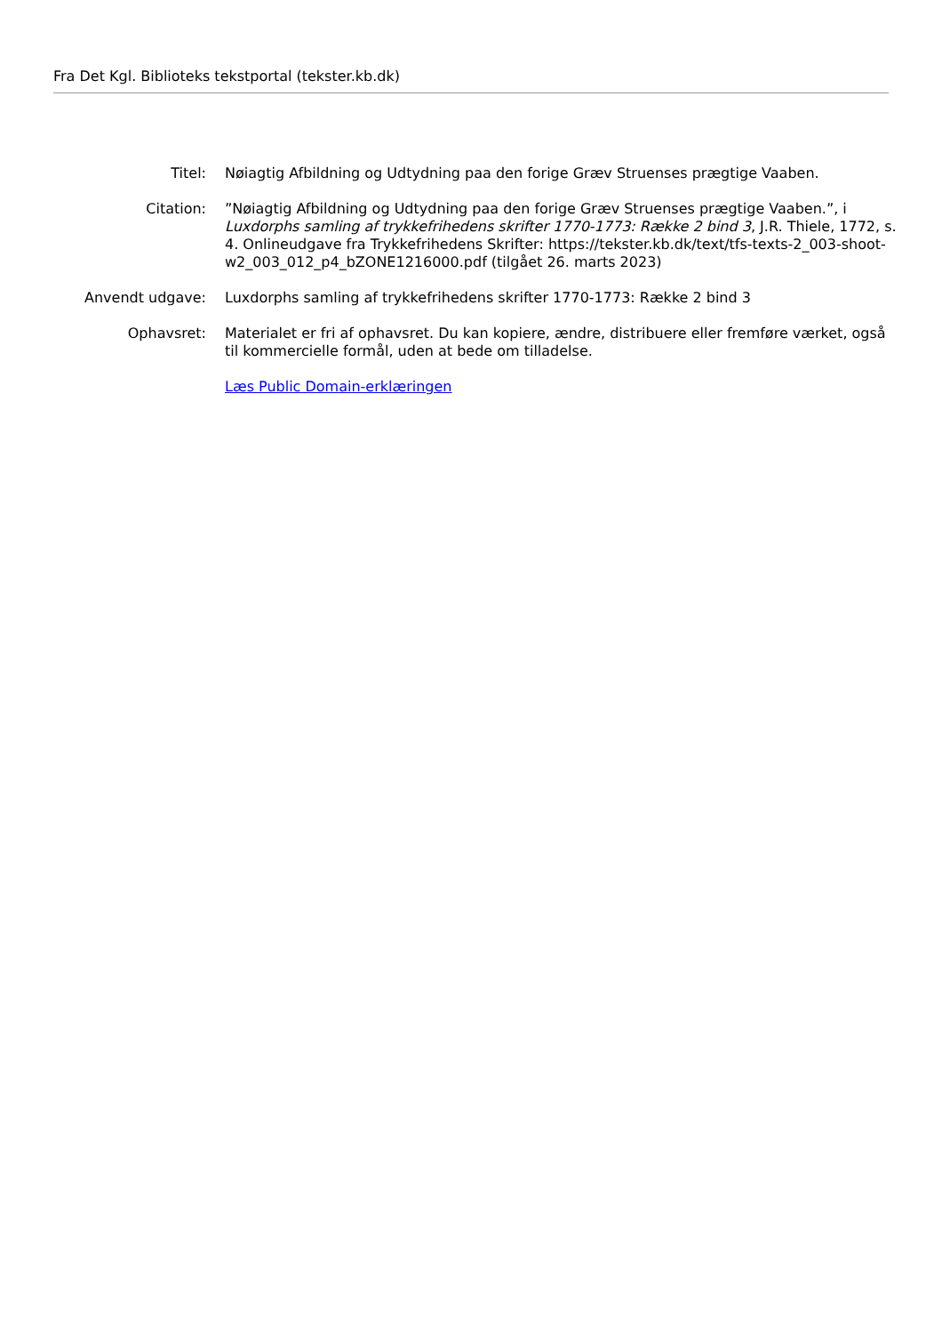Fra Det Kgl. Biblioteks tekstportal (tekster.kb.dk)
| Titel: | Nøiagtig Afbildning og Udtydning paa den forige Græv Struenses prægtige Vaaben. |
| Citation: | ”Nøiagtig Afbildning og Udtydning paa den forige Græv Struenses prægtige Vaaben.”, i Luxdorphs samling af trykkefrihedens skrifter 1770-1773: Række 2 bind 3 , J.R. Thiele, 1772, s. 4. Onlineudgave fra Trykkefrihedens Skrifter: https://tekster.kb.dk/text/tfs-texts-2_003-shoot-w2_003_012_p4_bZONE1216000.pdf (tilgået 26. marts 2023) |
| Anvendt udgave: | Luxdorphs samling af trykkefrihedens skrifter 1770-1773: Række 2 bind 3 |
| Ophavsret: | Materialet er fri af ophavsret. Du kan kopiere, ændre, distribuere eller fremføre værket, også til kommercielle formål, uden at bede om tilladelse. |
| | Læs Public Domain-erklæringen |